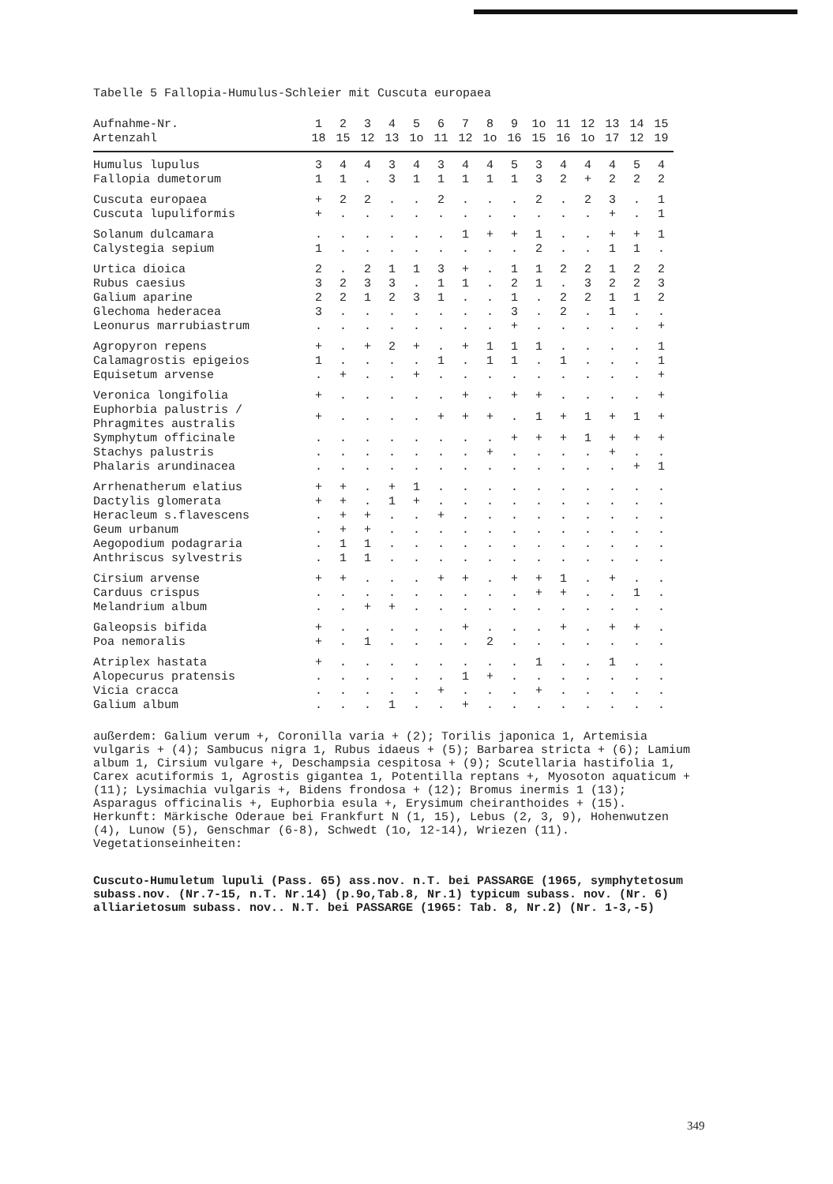Tabelle 5 Fallopia-Humulus-Schleier mit Cuscuta europaea
| Aufnahme-Nr. | 1 | 2 | 3 | 4 | 5 | 6 | 7 | 8 | 9 | 1o | 11 | 12 | 13 | 14 | 15 |
| --- | --- | --- | --- | --- | --- | --- | --- | --- | --- | --- | --- | --- | --- | --- | --- |
| Artenzahl | 18 | 15 | 12 | 13 | 1o | 11 | 12 | 1o | 16 | 15 | 16 | 1o | 17 | 12 | 19 |
| Humulus lupulus | 3 | 4 | 4 | 3 | 4 | 3 | 4 | 4 | 5 | 3 | 4 | 4 | 4 | 5 | 4 |
| Fallopia dumetorum | 1 | 1 | . | 3 | 1 | 1 | 1 | 1 | 1 | 3 | 2 | + | 2 | 2 | 2 |
| Cuscuta europaea | + | 2 | 2 | . | . | 2 | . | . | . | 2 | . | 2 | 3 | . | 1 |
| Cuscuta lupuliformis | + | . | . | . | . | . | . | . | . | . | . | . | + | . | 1 |
| Solanum dulcamara | . | . | . | . | . | . | 1 | + | + | 1 | . | . | + | + | 1 |
| Calystegia sepium | 1 | . | . | . | . | . | . | . | . | 2 | . | . | 1 | 1 | . |
| Urtica dioica | 2 | . | 2 | 1 | 1 | 3 | + | . | 1 | 1 | 2 | 2 | 1 | 2 | 2 |
| Rubus caesius | 3 | 2 | 3 | 3 | . | 1 | 1 | . | 2 | 1 | . | 3 | 2 | 2 | 3 |
| Galium aparine | 2 | 2 | 1 | 2 | 3 | 1 | . | . | 1 | . | 2 | 2 | 1 | 1 | 2 |
| Glechoma hederacea | 3 | . | . | . | . | . | . | . | 3 | . | 2 | . | 1 | . | . |
| Leonurus marrubiastrum | . | . | . | . | . | . | . | . | + | . | . | . | . | . | + |
| Agropyron repens | + | . | + | 2 | + | . | + | 1 | 1 | 1 | . | . | . | . | 1 |
| Calamagrostis epigeios | 1 | . | . | . | . | 1 | . | 1 | 1 | . | 1 | . | . | . | 1 |
| Equisetum arvense | . | + | . | . | + | . | . | . | . | . | . | . | . | . | + |
| Veronica longifolia | + | . | . | . | . | . | + | . | + | + | . | . | . | . | + |
| Euphorbia palustris / Phragmites australis | + | . | . | . | . | + | + | + | . | 1 | + | 1 | + | 1 | + |
| Symphytum officinale | . | . | . | . | . | . | . | . | + | + | + | 1 | + | + | + |
| Stachys palustris | . | . | . | . | . | . | . | + | . | . | . | . | + | . | . |
| Phalaris arundinacea | . | . | . | . | . | . | . | . | . | . | . | . | . | + | 1 |
| Arrhenatherum elatius | + | + | . | + | 1 | . | . | . | . | . | . | . | . | . | . |
| Dactylis glomerata | + | + | . | 1 | + | . | . | . | . | . | . | . | . | . | . |
| Heracleum s.flavescens | . | + | + | . | . | + | . | . | . | . | . | . | . | . | . |
| Geum urbanum | . | + | + | . | . | . | . | . | . | . | . | . | . | . | . |
| Aegopodium podagraria | . | 1 | 1 | . | . | . | . | . | . | . | . | . | . | . | . |
| Anthriscus sylvestris | . | 1 | 1 | . | . | . | . | . | . | . | . | . | . | . | . |
| Cirsium arvense | + | + | . | . | . | + | + | . | + | + | 1 | . | + | . | . |
| Carduus crispus | . | . | . | . | . | . | . | . | . | + | + | . | . | 1 | . |
| Melandrium album | . | . | + | + | . | . | . | . | . | . | . | . | . | . | . |
| Galeopsis bifida | + | . | . | . | . | . | + | . | . | . | + | . | + | + | . |
| Poa nemoralis | + | . | 1 | . | . | . | . | 2 | . | . | . | . | . | . | . |
| Atriplex hastata | + | . | . | . | . | . | . | . | . | 1 | . | . | 1 | . | . |
| Alopecurus pratensis | . | . | . | . | . | . | 1 | + | . | . | . | . | . | . | . |
| Vicia cracca | . | . | . | . | . | + | . | . | . | + | . | . | . | . | . |
| Galium album | . | . | . | 1 | . | . | + | . | . | . | . | . | . | . | . |
außerdem: Galium verum +, Coronilla varia + (2); Torilis japonica 1, Artemisia vulgaris + (4); Sambucus nigra 1, Rubus idaeus + (5); Barbarea stricta + (6); Lamium album 1, Cirsium vulgare +, Deschampsia cespitosa + (9); Scutellaria hastifolia 1, Carex acutiformis 1, Agrostis gigantea 1, Potentilla reptans +, Myosoton aquaticum + (11); Lysimachia vulgaris +, Bidens frondosa + (12); Bromus inermis 1 (13); Asparagus officinalis +, Euphorbia esula +, Erysimum cheiranthoides + (15).
Herkunft: Märkische Oderaue bei Frankfurt N (1, 15), Lebus (2, 3, 9), Hohenwutzen (4), Lunow (5), Genschmar (6-8), Schwedt (1o, 12-14), Wriezen (11).
Vegetationseinheiten:
Cuscuto-Humuletum lupuli (Pass. 65) ass.nov. n.T. bei PASSARGE (1965, symphytetosum subass.nov. (Nr.7-15, n.T. Nr.14) (p.9o,Tab.8, Nr.1) typicum subass. nov. (Nr. 6) alliarietosum subass. nov.. N.T. bei PASSARGE (1965: Tab. 8, Nr.2) (Nr. 1-3,-5)
349